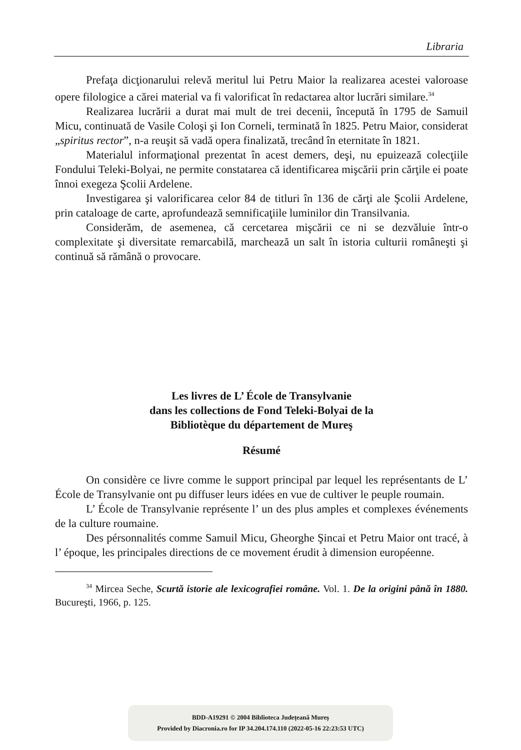Libraria
Prefaţa dicţionarului relevă meritul lui Petru Maior la realizarea acestei valoroase opere filologice a cărei material va fi valorificat în redactarea altor lucrări similare.<sup>34</sup>
Realizarea lucrării a durat mai mult de trei decenii, începută în 1795 de Samuil Micu, continuată de Vasile Coloşi şi Ion Corneli, terminată în 1825. Petru Maior, considerat „spiritus rector”, n-a reuşit să vadă opera finalizată, trecând în eternitate în 1821.
Materialul informaţional prezentat în acest demers, deşi, nu epuizează colecţiile Fondului Teleki-Bolyai, ne permite constatarea că identificarea mişcării prin cărţile ei poate înnoi exegeza Şcolii Ardelene.
Investigarea şi valorificarea celor 84 de titluri în 136 de cărţi ale Şcolii Ardelene, prin cataloage de carte, aprofundează semnificaţiile luminilor din Transilvania.
Considerăm, de asemenea, că cercetarea mişcării ce ni se dezvăluie într-o complexitate şi diversitate remarcabilă, marchează un salt în istoria culturii româneşti şi continuă să rămână o provocare.
Les livres de L’ École de Transylvanie
dans les collections de Fond Teleki-Bolyai de la
Bibliotèque du département de Mureş
Résumé
On considère ce livre comme le support principal par lequel les représentants de L’ École de Transylvanie ont pu diffuser leurs idées en vue de cultiver le peuple roumain.
L’ École de Transylvanie représente l’ un des plus amples et complexes événements de la culture roumaine.
Des pérsonnalités comme Samuil Micu, Gheorghe Şincai et Petru Maior ont tracé, à l’ époque, les principales directions de ce movement érudit à dimension européenne.
<sup>34</sup> Mircea Seche, Scurtă istorie ale lexicografiei române. Vol. 1. De la origini până în 1880. Bucureşti, 1966, p. 125.
BDD-A19291 © 2004 Biblioteca Județeană Mureș
Provided by Diacronia.ro for IP 34.204.174.110 (2022-05-16 22:23:53 UTC)